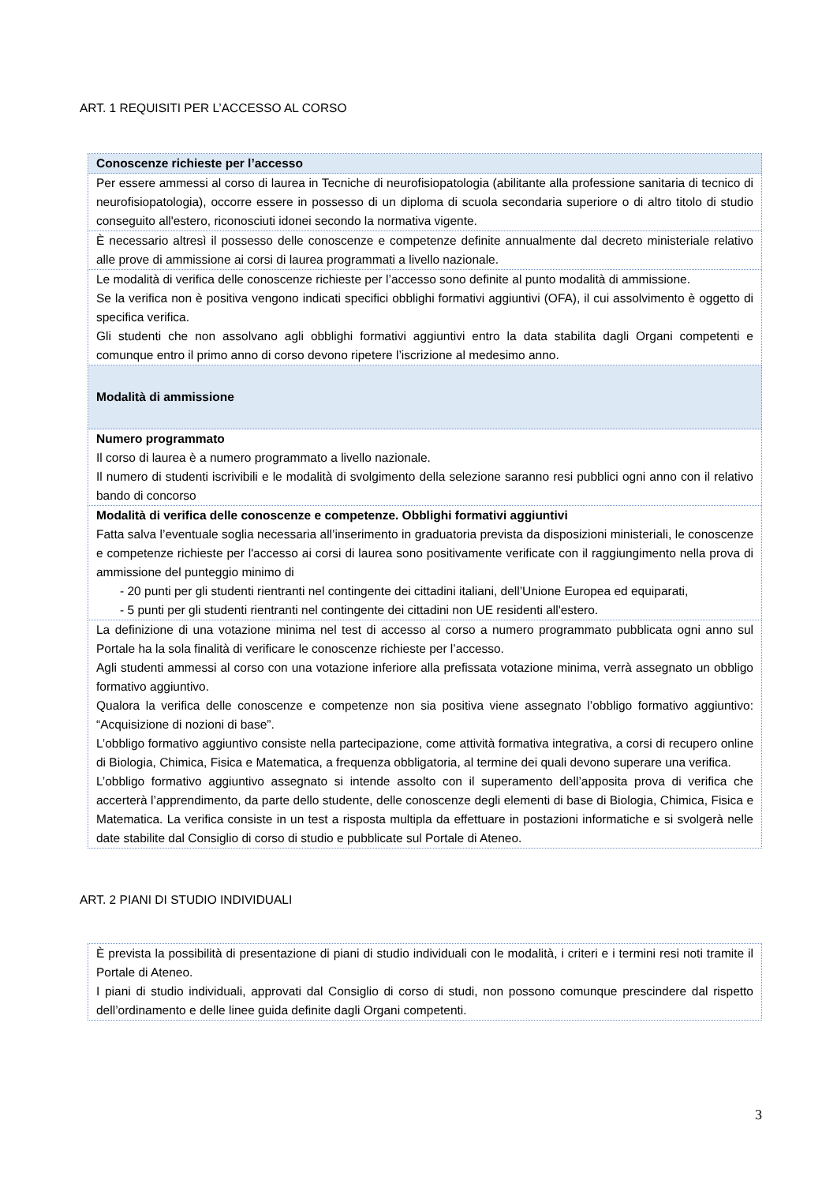ART. 1 REQUISITI PER L’ACCESSO AL CORSO
| Conoscenze richieste per l’accesso |
| Per essere ammessi al corso di laurea in Tecniche di neurofisiopatologia (abilitante alla professione sanitaria di tecnico di neurofisiopatologia), occorre essere in possesso di un diploma di scuola secondaria superiore o di altro titolo di studio conseguito all'estero, riconosciuti idonei secondo la normativa vigente. |
| È necessario altresì il possesso delle conoscenze e competenze definite annualmente dal decreto ministeriale relativo alle prove di ammissione ai corsi di laurea programmati a livello nazionale. |
| Le modalità di verifica delle conoscenze richieste per l’accesso sono definite al punto modalità di ammissione. Se la verifica non è positiva vengono indicati specifici obblighi formativi aggiuntivi (OFA), il cui assolvimento è oggetto di specifica verifica. Gli studenti che non assolvano agli obblighi formativi aggiuntivi entro la data stabilita dagli Organi competenti e comunque entro il primo anno di corso devono ripetere l’iscrizione al medesimo anno. |
| Modalità di ammissione |
| Numero programmato Il corso di laurea è a numero programmato a livello nazionale. Il numero di studenti iscrivibili e le modalità di svolgimento della selezione saranno resi pubblici ogni anno con il relativo bando di concorso |
| Modalità di verifica delle conoscenze e competenze. Obblighi formativi aggiuntivi Fatta salva l’eventuale soglia necessaria all’inserimento in graduatoria prevista da disposizioni ministeriali, le conoscenze e competenze richieste per l'accesso ai corsi di laurea sono positivamente verificate con il raggiungimento nella prova di ammissione del punteggio minimo di - 20 punti per gli studenti rientranti nel contingente dei cittadini italiani, dell’Unione Europea ed equiparati, - 5 punti per gli studenti rientranti nel contingente dei cittadini non UE residenti all'estero. |
| La definizione di una votazione minima nel test di accesso al corso a numero programmato pubblicata ogni anno sul Portale ha la sola finalità di verificare le conoscenze richieste per l’accesso. Agli studenti ammessi al corso con una votazione inferiore alla prefissata votazione minima, verrà assegnato un obbligo formativo aggiuntivo. Qualora la verifica delle conoscenze e competenze non sia positiva viene assegnato l’obbligo formativo aggiuntivo: “Acquisizione di nozioni di base”. L’obbligo formativo aggiuntivo consiste nella partecipazione, come attività formativa integrativa, a corsi di recupero online di Biologia, Chimica, Fisica e Matematica, a frequenza obbligatoria, al termine dei quali devono superare una verifica. L’obbligo formativo aggiuntivo assegnato si intende assolto con il superamento dell’apposita prova di verifica che accerterà l’apprendimento, da parte dello studente, delle conoscenze degli elementi di base di Biologia, Chimica, Fisica e Matematica. La verifica consiste in un test a risposta multipla da effettuare in postazioni informatiche e si svolgerà nelle date stabilite dal Consiglio di corso di studio e pubblicate sul Portale di Ateneo. |
ART. 2 PIANI DI STUDIO INDIVIDUALI
| È prevista la possibilità di presentazione di piani di studio individuali con le modalità, i criteri e i termini resi noti tramite il Portale di Ateneo. I piani di studio individuali, approvati dal Consiglio di corso di studi, non possono comunque prescindere dal rispetto dell’ordinamento e delle linee guida definite dagli Organi competenti. |
3